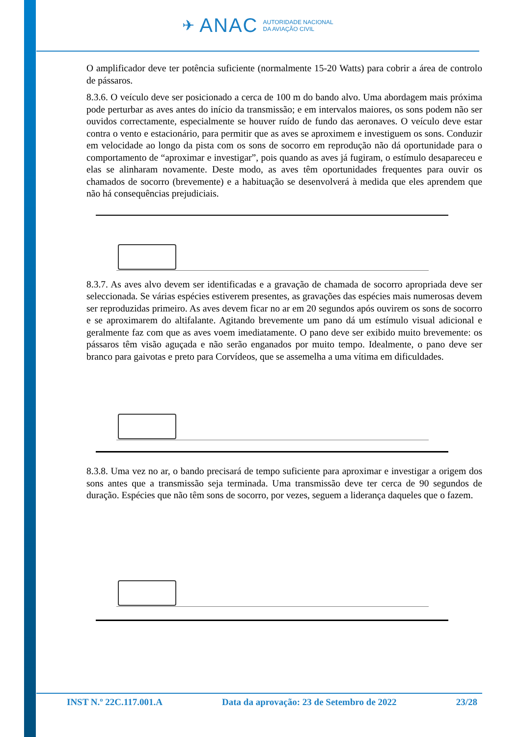✈ ANAC
AUTORIDADE NACIONAL
DA AVIAÇÃO CIVIL
O amplificador deve ter potência suficiente (normalmente 15-20 Watts) para cobrir a área de controlo de pássaros.
8.3.6. O veículo deve ser posicionado a cerca de 100 m do bando alvo. Uma abordagem mais próxima pode perturbar as aves antes do início da transmissão; e em intervalos maiores, os sons podem não ser ouvidos correctamente, especialmente se houver ruído de fundo das aeronaves. O veículo deve estar contra o vento e estacionário, para permitir que as aves se aproximem e investiguem os sons. Conduzir em velocidade ao longo da pista com os sons de socorro em reprodução não dá oportunidade para o comportamento de “aproximar e investigar”, pois quando as aves já fugiram, o estímulo desapareceu e elas se alinharam novamente. Deste modo, as aves têm oportunidades frequentes para ouvir os chamados de socorro (brevemente) e a habituação se desenvolverá à medida que eles aprendem que não há consequências prejudiciais.
8.3.7. As aves alvo devem ser identificadas e a gravação de chamada de socorro apropriada deve ser seleccionada. Se várias espécies estiverem presentes, as gravações das espécies mais numerosas devem ser reproduzidas primeiro. As aves devem ficar no ar em 20 segundos após ouvirem os sons de socorro e se aproximarem do altifalante. Agitando brevemente um pano dá um estímulo visual adicional e geralmente faz com que as aves voem imediatamente. O pano deve ser exibido muito brevemente: os pássaros têm visão aguçada e não serão enganados por muito tempo. Idealmente, o pano deve ser branco para gaivotas e preto para Corvídeos, que se assemelha a uma vítima em dificuldades.
8.3.8. Uma vez no ar, o bando precisará de tempo suficiente para aproximar e investigar a origem dos sons antes que a transmissão seja terminada. Uma transmissão deve ter cerca de 90 segundos de duração. Espécies que não têm sons de socorro, por vezes, seguem a liderança daqueles que o fazem.
INST N.º 22C.117.001.A Data da aprovação: 23 de Setembro de 2022 23/28